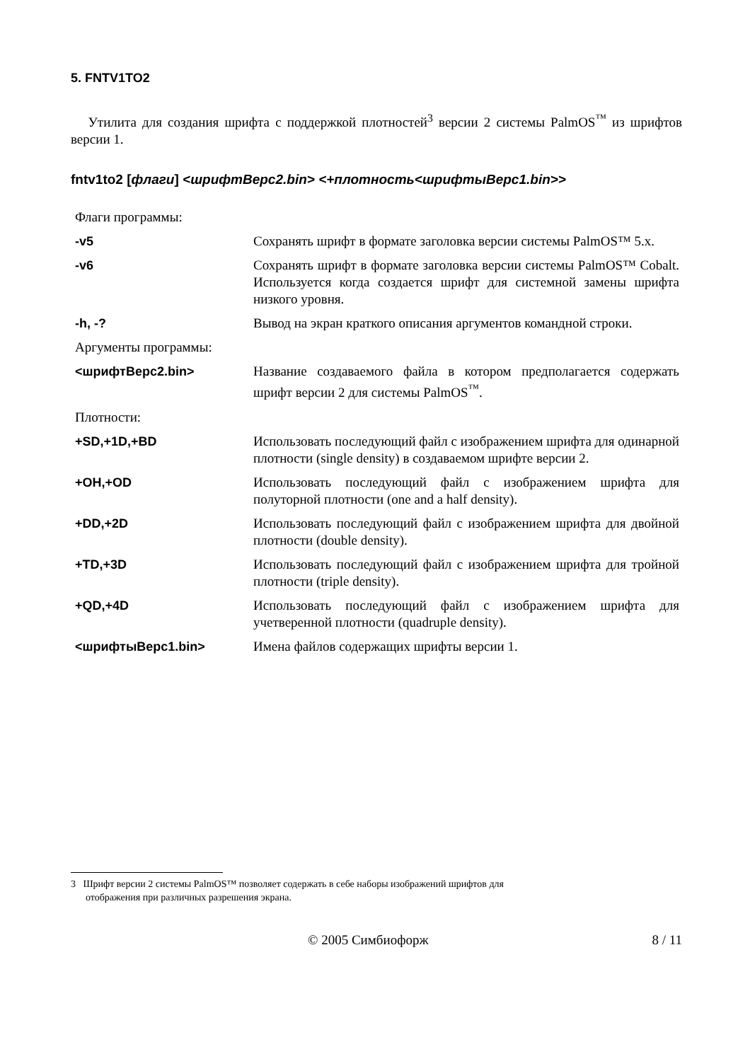5. FNTV1TO2
Утилита для создания шрифта с поддержкой плотностей<sup>3</sup> версии 2 системы PalmOS<sup>™</sup> из шрифтов версии 1.
fntv1to2 [флаги] <шрифтВерс2.bin> <+плотность<шрифтыВерс1.bin>>
| Флаги программы: | |
| -v5 | Сохранять шрифт в формате заголовка версии системы PalmOS™ 5.x. |
| -v6 | Сохранять шрифт в формате заголовка версии системы PalmOS™ Cobalt. Используется когда создается шрифт для системной замены шрифта низкого уровня. |
| -h, -? | Вывод на экран краткого описания аргументов командной строки. |
| Аргументы программы: | |
| <шрифтВерс2.bin> | Название создаваемого файла в котором предполагается содержать шрифт версии 2 для системы PalmOS<sup>™</sup>. |
| Плотности: | |
| +SD,+1D,+BD | Использовать последующий файл с изображением шрифта для одинарной плотности (single density) в создаваемом шрифте версии 2. |
| +OH,+OD | Использовать последующий файл с изображением шрифта для полуторной плотности (one and a half density). |
| +DD,+2D | Использовать последующий файл с изображением шрифта для двойной плотности (double density). |
| +TD,+3D | Использовать последующий файл с изображением шрифта для тройной плотности (triple density). |
| +QD,+4D | Использовать последующий файл с изображением шрифта для учетверенной плотности (quadruple density). |
| <шрифтыВерс1.bin> | Имена файлов содержащих шрифты версии 1. |
3 Шрифт версии 2 системы PalmOS™ позволяет содержать в себе наборы изображений шрифтов для
отображения при различных разрешения экрана.
© 2005 Симбиофорж 8 / 11